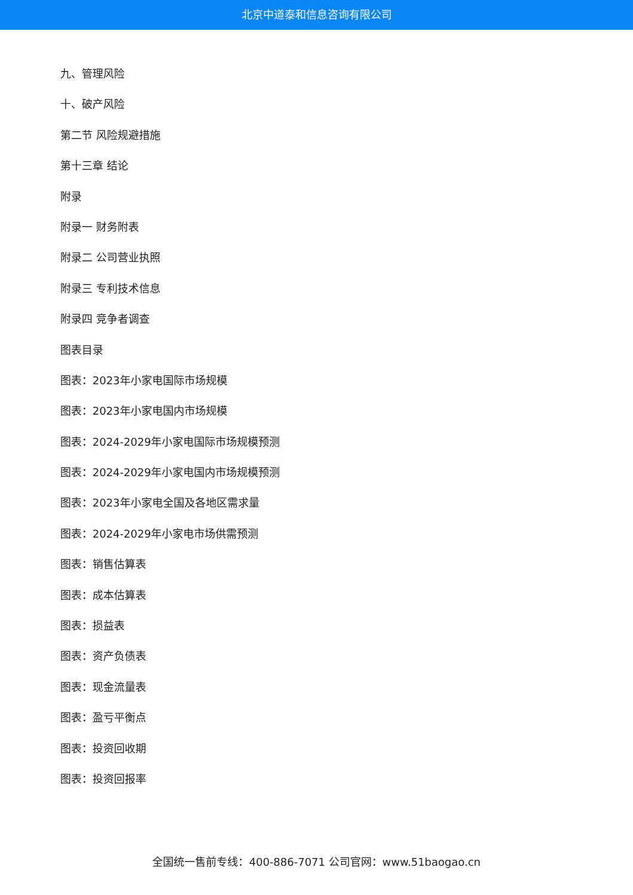北京中道泰和信息咨询有限公司
九、管理风险
十、破产风险
第二节 风险规避措施
第十三章 结论
附录
附录一 财务附表
附录二 公司营业执照
附录三 专利技术信息
附录四 竞争者调查
图表目录
图表：2023年小家电国际市场规模
图表：2023年小家电国内市场规模
图表：2024-2029年小家电国际市场规模预测
图表：2024-2029年小家电国内市场规模预测
图表：2023年小家电全国及各地区需求量
图表：2024-2029年小家电市场供需预测
图表：销售估算表
图表：成本估算表
图表：损益表
图表：资产负债表
图表：现金流量表
图表：盈亏平衡点
图表：投资回收期
图表：投资回报率
全国统一售前专线：400-886-7071 公司官网：www.51baogao.cn